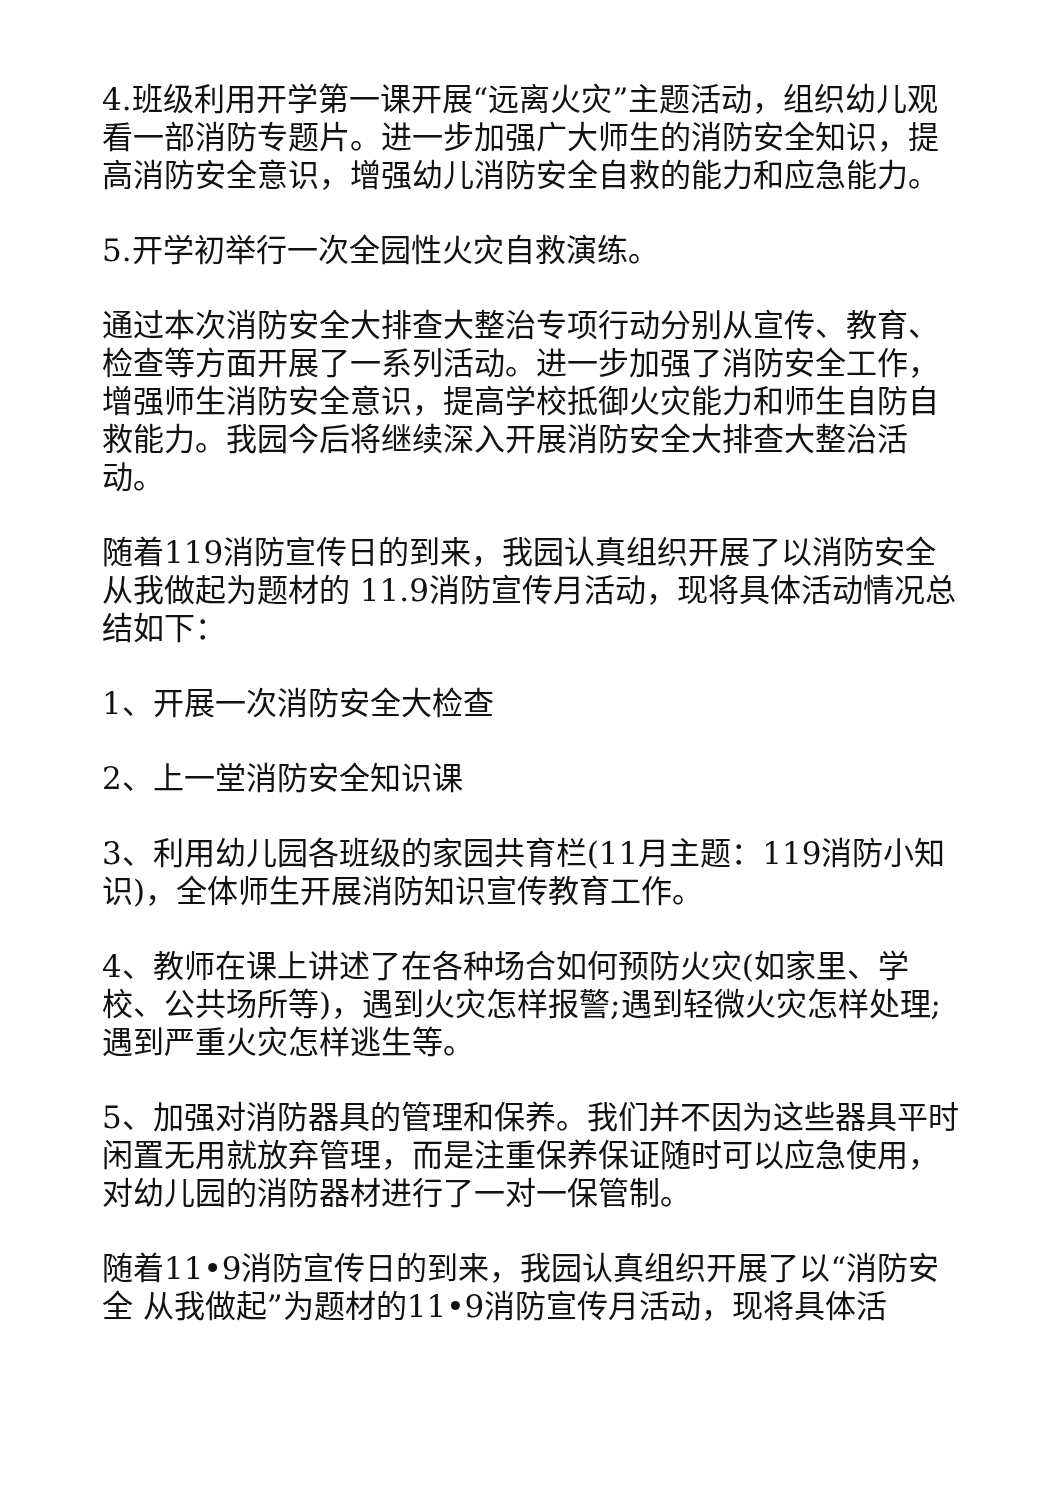4.班级利用开学第一课开展“远离火灾”主题活动，组织幼儿观看一部消防专题片。进一步加强广大师生的消防安全知识，提高消防安全意识，增强幼儿消防安全自救的能力和应急能力。
5.开学初举行一次全园性火灾自救演练。
通过本次消防安全大排查大整治专项行动分别从宣传、教育、检查等方面开展了一系列活动。进一步加强了消防安全工作，增强师生消防安全意识，提高学校抵御火灾能力和师生自防自救能力。我园今后将继续深入开展消防安全大排查大整治活动。
随着119消防宣传日的到来，我园认真组织开展了以消防安全从我做起为题材的 11.9消防宣传月活动，现将具体活动情况总结如下：
1、开展一次消防安全大检查
2、上一堂消防安全知识课
3、利用幼儿园各班级的家园共育栏(11月主题：119消防小知识)，全体师生开展消防知识宣传教育工作。
4、教师在课上讲述了在各种场合如何预防火灾(如家里、学校、公共场所等)，遇到火灾怎样报警;遇到轻微火灾怎样处理;遇到严重火灾怎样逃生等。
5、加强对消防器具的管理和保养。我们并不因为这些器具平时闲置无用就放弃管理，而是注重保养保证随时可以应急使用，对幼儿园的消防器材进行了一对一保管制。
随着11•9消防宣传日的到来，我园认真组织开展了以“消防安全 从我做起”为题材的11•9消防宣传月活动，现将具体活